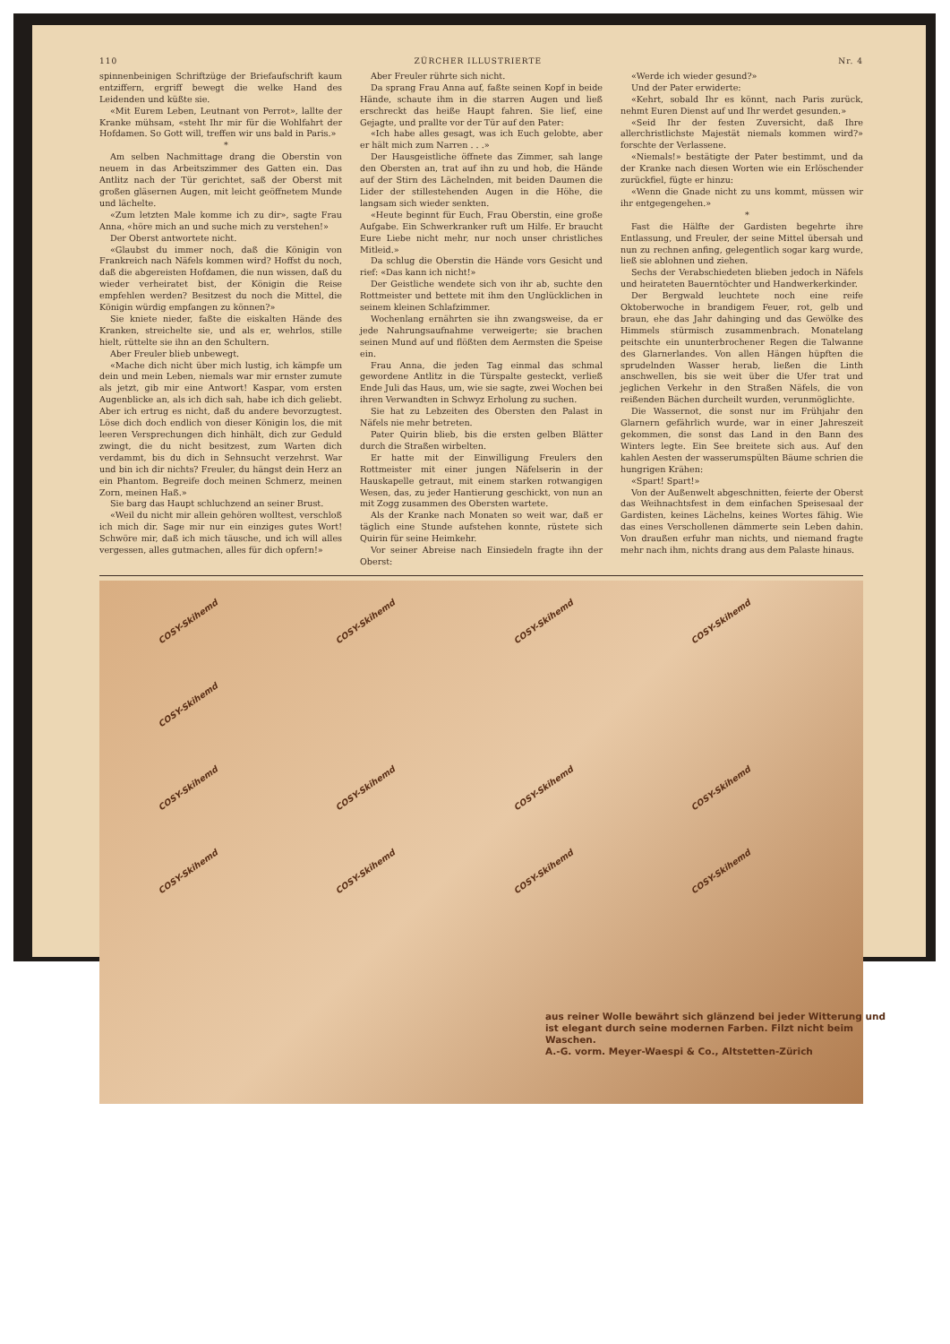110 ZÜRCHER ILLUSTRIERTE Nr. 4
spinnenbeinigen Schriftzüge der Briefaufschrift kaum entziffern, ergriff bewegt die welke Hand des Leidenden und küßte sie.
«Mit Eurem Leben, Leutnant von Perrot», lallte der Kranke mühsam, «steht Ihr mir für die Wohlfahrt der Hofdamen. So Gott will, treffen wir uns bald in Paris.»
*
Am selben Nachmittage drang die Oberstin von neuem in das Arbeitszimmer des Gatten ein. Das Antlitz nach der Tür gerichtet, saß der Oberst mit großen gläsernen Augen, mit leicht geöffnetem Munde und lächelte.
«Zum letzten Male komme ich zu dir», sagte Frau Anna, «höre mich an und suche mich zu verstehen!»
Der Oberst antwortete nicht.
«Glaubst du immer noch, daß die Königin von Frankreich nach Näfels kommen wird? Hoffst du noch, daß die abgereisten Hofdamen, die nun wissen, daß du wieder verheiratet bist, der Königin die Reise empfehlen werden? Besitzest du noch die Mittel, die Königin würdig empfangen zu können?»
Sie kniete nieder, faßte die eiskalten Hände des Kranken, streichelte sie, und als er, wehrlos, stille hielt, rüttelte sie ihn an den Schultern.
Aber Freuler blieb unbewegt.
«Mache dich nicht über mich lustig, ich kämpfe um dein und mein Leben, niemals war mir ernster zumute als jetzt, gib mir eine Antwort! Kaspar, vom ersten Augenblicke an, als ich dich sah, habe ich dich geliebt. Aber ich ertrug es nicht, daß du andere bevorzugtest. Löse dich doch endlich von dieser Königin los, die mit leeren Versprechungen dich hinhält, dich zur Geduld zwingt, die du nicht besitzest, zum Warten dich verdammt, bis du dich in Sehnsucht verzehrst. War und bin ich dir nichts? Freuler, du hängst dein Herz an ein Phantom. Begreife doch meinen Schmerz, meinen Zorn, meinen Haß.»
Sie barg das Haupt schluchzend an seiner Brust.
«Weil du nicht mir allein gehören wolltest, verschloß ich mich dir. Sage mir nur ein einziges gutes Wort! Schwöre mir, daß ich mich täusche, und ich will alles vergessen, alles gutmachen, alles für dich opfern!»
Aber Freuler rührte sich nicht.
Da sprang Frau Anna auf, faßte seinen Kopf in beide Hände, schaute ihm in die starren Augen und ließ erschreckt das heiße Haupt fahren. Sie lief, eine Gejagte, und prallte vor der Tür auf den Pater:
«Ich habe alles gesagt, was ich Euch gelobte, aber er hält mich zum Narren . . .»
Der Hausgeistliche öffnete das Zimmer, sah lange den Obersten an, trat auf ihn zu und hob, die Hände auf der Stirn des Lächelnden, mit beiden Daumen die Lider der stillestehenden Augen in die Höhe, die langsam sich wieder senkten.
«Heute beginnt für Euch, Frau Oberstin, eine große Aufgabe. Ein Schwerkranker ruft um Hilfe. Er braucht Eure Liebe nicht mehr, nur noch unser christliches Mitleid.»
Da schlug die Oberstin die Hände vors Gesicht und rief: «Das kann ich nicht!»
Der Geistliche wendete sich von ihr ab, suchte den Rottmeister und bettete mit ihm den Unglücklichen in seinem kleinen Schlafzimmer.
Wochenlang ernährten sie ihn zwangsweise, da er jede Nahrungsaufnahme verweigerte; sie brachen seinen Mund auf und flößten dem Aermsten die Speise ein.
Frau Anna, die jeden Tag einmal das schmal gewordene Antlitz in die Türspalte gesteckt, verließ Ende Juli das Haus, um, wie sie sagte, zwei Wochen bei ihren Verwandten in Schwyz Erholung zu suchen.
Sie hat zu Lebzeiten des Obersten den Palast in Näfels nie mehr betreten.
Pater Quirin blieb, bis die ersten gelben Blätter durch die Straßen wirbelten.
Er hatte mit der Einwilligung Freulers den Rottmeister mit einer jungen Näfelserin in der Hauskapelle getraut, mit einem starken rotwangigen Wesen, das, zu jeder Hantierung geschickt, von nun an mit Zogg zusammen des Obersten wartete.
Als der Kranke nach Monaten so weit war, daß er täglich eine Stunde aufstehen konnte, rüstete sich Quirin für seine Heimkehr.
Vor seiner Abreise nach Einsiedeln fragte ihn der Oberst:
«Werde ich wieder gesund?»
Und der Pater erwiderte:
«Kehrt, sobald Ihr es könnt, nach Paris zurück, nehmt Euren Dienst auf und Ihr werdet gesunden.»
«Seid Ihr der festen Zuversicht, daß Ihre allerchristlichste Majestät niemals kommen wird?» forschte der Verlassene.
«Niemals!» bestätigte der Pater bestimmt, und da der Kranke nach diesen Worten wie ein Erlöschender zurückfiel, fügte er hinzu:
«Wenn die Gnade nicht zu uns kommt, müssen wir ihr entgegengehen.»
*
Fast die Hälfte der Gardisten begehrte ihre Entlassung, und Freuler, der seine Mittel übersah und nun zu rechnen anfing, gelegentlich sogar karg wurde, ließ sie ablohnen und ziehen.
Sechs der Verabschiedeten blieben jedoch in Näfels und heirateten Bauerntöchter und Handwerkerkinder.
Der Bergwald leuchtete noch eine reife Oktoberwoche in brandigem Feuer, rot, gelb und braun, ehe das Jahr dahinging und das Gewölke des Himmels stürmisch zusammenbrach. Monatelang peitschte ein ununterbrochener Regen die Talwanne des Glarnerlandes. Von allen Hängen hüpften die sprudelnden Wasser herab, ließen die Linth anschwellen, bis sie weit über die Ufer trat und jeglichen Verkehr in den Straßen Näfels, die von reißenden Bächen durcheilt wurden, verunmöglichte.
Die Wassernot, die sonst nur im Frühjahr den Glarnern gefährlich wurde, war in einer Jahreszeit gekommen, die sonst das Land in den Bann des Winters legte. Ein See breitete sich aus. Auf den kahlen Aesten der wasserumspülten Bäume schrien die hungrigen Krähen:
«Spart! Spart!»
Von der Außenwelt abgeschnitten, feierte der Oberst das Weihnachtsfest in dem einfachen Speisesaal der Gardisten, keines Lächelns, keines Wortes fähig. Wie das eines Verschollenen dämmerte sein Leben dahin. Von draußen erfuhr man nichts, und niemand fragte mehr nach ihm, nichts drang aus dem Palaste hinaus.
COSY-Skihemd COSY-Skihemd COSY-Skihemd COSY-Skihemd COSY-Skihemd
COSY-Skihemd COSY-Skihemd COSY-Skihemd COSY-Skihemd
COSY-Skihemd COSY-Skihemd COSY-Skihemd COSY-Skihemd
aus reiner Wolle bewährt sich glänzend bei jeder Witterung und ist elegant durch seine modernen Farben. Filzt nicht beim Waschen.
A.-G. vorm. Meyer-Waespi & Co., Altstetten-Zürich